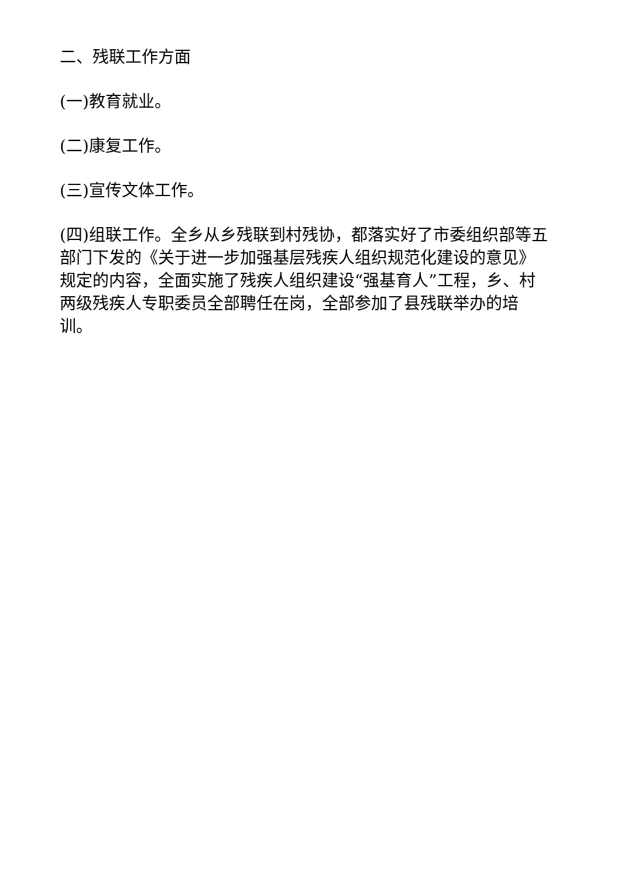二、残联工作方面
(一)教育就业。
(二)康复工作。
(三)宣传文体工作。
(四)组联工作。全乡从乡残联到村残协，都落实好了市委组织部等五部门下发的《关于进一步加强基层残疾人组织规范化建设的意见》规定的内容，全面实施了残疾人组织建设“强基育人”工程，乡、村两级残疾人专职委员全部聘任在岗，全部参加了县残联举办的培训。